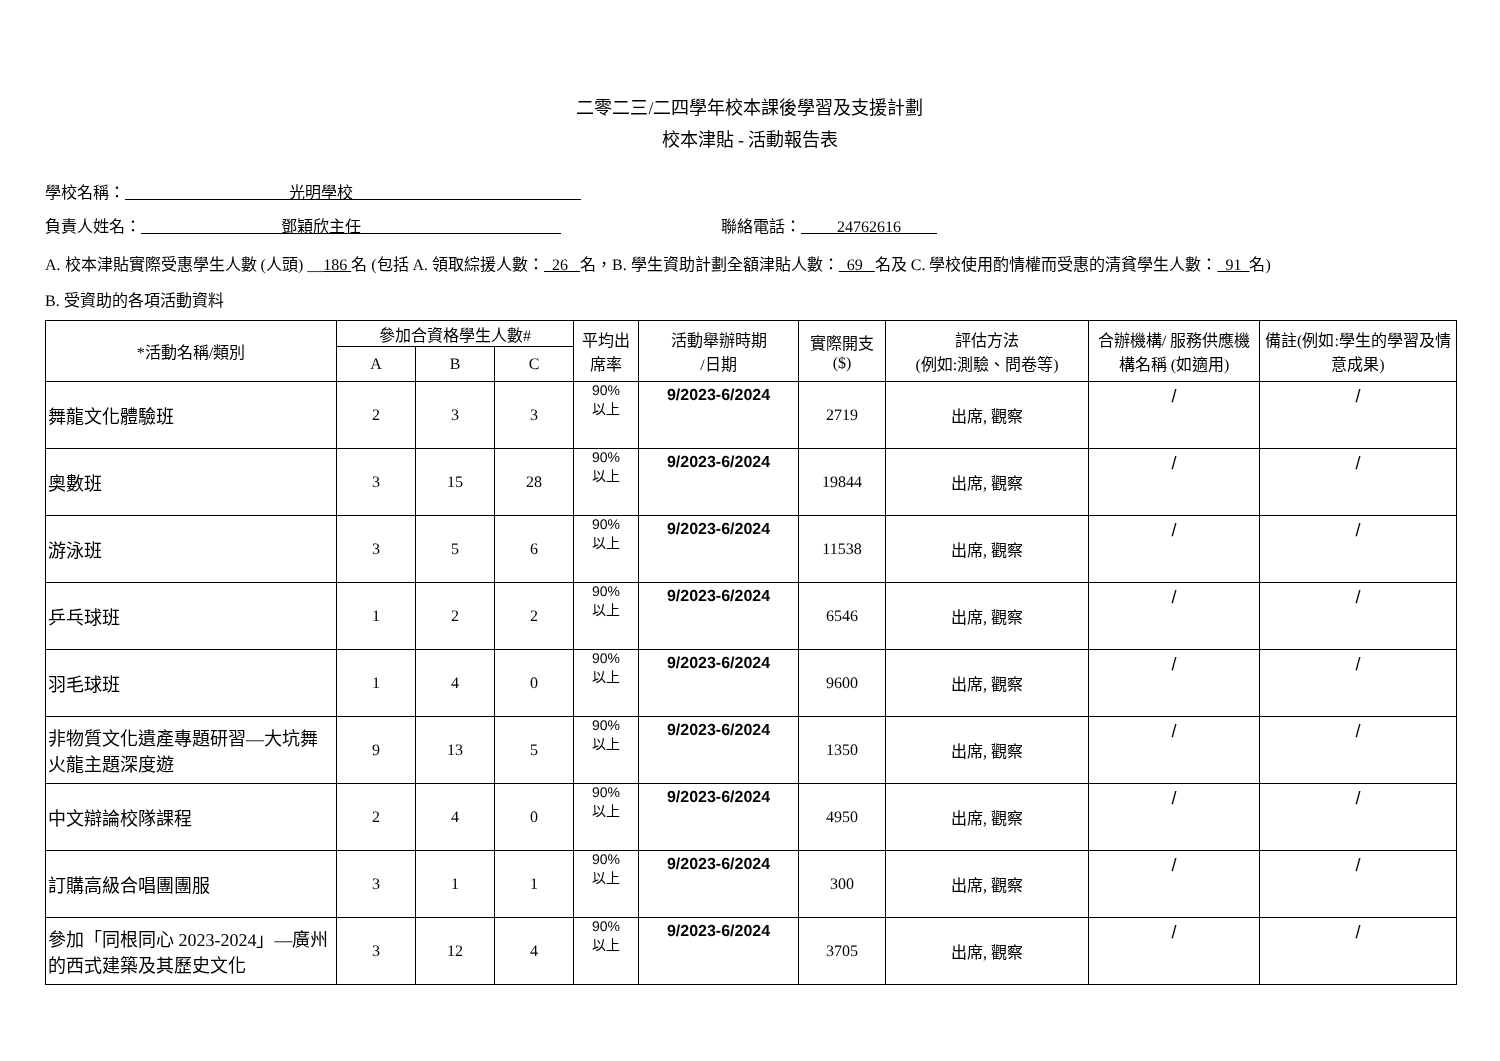二零二三/二四學年校本課後學習及支援計劃
校本津貼 - 活動報告表
學校名稱： 光明學校
負責人姓名： 鄧穎欣主任 聯絡電話： 24762616
A. 校本津貼實際受惠學生人數 (人頭) __186 名 (包括 A. 領取綜援人數： 26 名，B. 學生資助計劃全額津貼人數： 69 名及 C. 學校使用酌情權而受惠的清貧學生人數： 91 名)
B. 受資助的各項活動資料
| *活動名稱/類別 | 參加合資格學生人數# | | | 平均出席率 | 活動舉辦時期 /日期 | 實際開支 ($) | 評估方法 (例如:測驗、問卷等) | 合辦機構/ 服務供應機構名稱 (如適用) | 備註(例如:學生的學習及情意成果) |
| --- | --- | --- | --- | --- | --- | --- | --- | --- | --- |
| | A | B | C | | | | | | |
| 舞龍文化體驗班 | 2 | 3 | 3 | 90% 以上 | 9/2023-6/2024 | 2719 | 出席, 觀察 | / | / |
| 奧數班 | 3 | 15 | 28 | 90% 以上 | 9/2023-6/2024 | 19844 | 出席, 觀察 | / | / |
| 游泳班 | 3 | 5 | 6 | 90% 以上 | 9/2023-6/2024 | 11538 | 出席, 觀察 | / | / |
| 乒乓球班 | 1 | 2 | 2 | 90% 以上 | 9/2023-6/2024 | 6546 | 出席, 觀察 | / | / |
| 羽毛球班 | 1 | 4 | 0 | 90% 以上 | 9/2023-6/2024 | 9600 | 出席, 觀察 | / | / |
| 非物質文化遺產專題研習—大坑舞火龍主題深度遊 | 9 | 13 | 5 | 90% 以上 | 9/2023-6/2024 | 1350 | 出席, 觀察 | / | / |
| 中文辯論校隊課程 | 2 | 4 | 0 | 90% 以上 | 9/2023-6/2024 | 4950 | 出席, 觀察 | / | / |
| 訂購高級合唱團團服 | 3 | 1 | 1 | 90% 以上 | 9/2023-6/2024 | 300 | 出席, 觀察 | / | / |
| 參加「同根同心 2023-2024」—廣州的西式建築及其歷史文化 | 3 | 12 | 4 | 90% 以上 | 9/2023-6/2024 | 3705 | 出席, 觀察 | / | / |